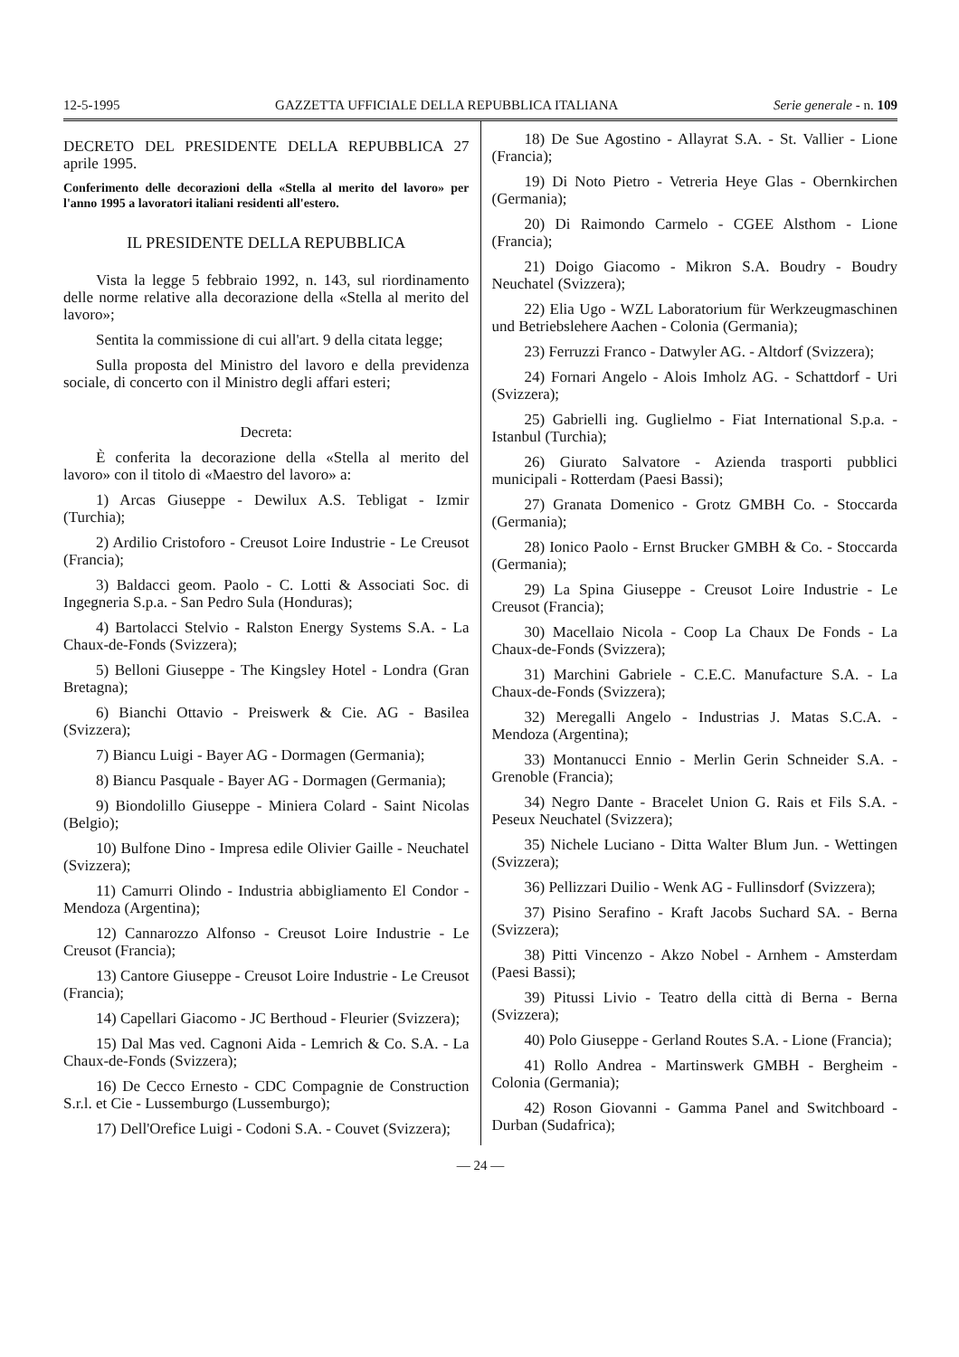12-5-1995 GAZZETTA UFFICIALE DELLA REPUBBLICA ITALIANA Serie generale - n. 109
DECRETO DEL PRESIDENTE DELLA REPUBBLICA 27 aprile 1995.
Conferimento delle decorazioni della «Stella al merito del lavoro» per l'anno 1995 a lavoratori italiani residenti all'estero.
IL PRESIDENTE DELLA REPUBBLICA
Vista la legge 5 febbraio 1992, n. 143, sul riordinamento delle norme relative alla decorazione della «Stella al merito del lavoro»;
Sentita la commissione di cui all'art. 9 della citata legge;
Sulla proposta del Ministro del lavoro e della previdenza sociale, di concerto con il Ministro degli affari esteri;
Decreta:
È conferita la decorazione della «Stella al merito del lavoro» con il titolo di «Maestro del lavoro» a:
1) Arcas Giuseppe - Dewilux A.S. Tebligat - Izmir (Turchia);
2) Ardilio Cristoforo - Creusot Loire Industrie - Le Creusot (Francia);
3) Baldacci geom. Paolo - C. Lotti & Associati Soc. di Ingegneria S.p.a. - San Pedro Sula (Honduras);
4) Bartolacci Stelvio - Ralston Energy Systems S.A. - La Chaux-de-Fonds (Svizzera);
5) Belloni Giuseppe - The Kingsley Hotel - Londra (Gran Bretagna);
6) Bianchi Ottavio - Preiswerk & Cie. AG - Basilea (Svizzera);
7) Biancu Luigi - Bayer AG - Dormagen (Germania);
8) Biancu Pasquale - Bayer AG - Dormagen (Germania);
9) Biondolillo Giuseppe - Miniera Colard - Saint Nicolas (Belgio);
10) Bulfone Dino - Impresa edile Olivier Gaille - Neuchatel (Svizzera);
11) Camurri Olindo - Industria abbigliamento El Condor - Mendoza (Argentina);
12) Cannarozzo Alfonso - Creusot Loire Industrie - Le Creusot (Francia);
13) Cantore Giuseppe - Creusot Loire Industrie - Le Creusot (Francia);
14) Capellari Giacomo - JC Berthoud - Fleurier (Svizzera);
15) Dal Mas ved. Cagnoni Aida - Lemrich & Co. S.A. - La Chaux-de-Fonds (Svizzera);
16) De Cecco Ernesto - CDC Compagnie de Construction S.r.l. et Cie - Lussemburgo (Lussemburgo);
17) Dell'Orefice Luigi - Codoni S.A. - Couvet (Svizzera);
18) De Sue Agostino - Allayrat S.A. - St. Vallier - Lione (Francia);
19) Di Noto Pietro - Vetreria Heye Glas - Obernkirchen (Germania);
20) Di Raimondo Carmelo - CGEE Alsthom - Lione (Francia);
21) Doigo Giacomo - Mikron S.A. Boudry - Boudry Neuchatel (Svizzera);
22) Elia Ugo - WZL Laboratorium für Werkzeugmaschinen und Betriebslehere Aachen - Colonia (Germania);
23) Ferruzzi Franco - Datwyler AG. - Altdorf (Svizzera);
24) Fornari Angelo - Alois Imholz AG. - Schattdorf - Uri (Svizzera);
25) Gabrielli ing. Guglielmo - Fiat International S.p.a. - Istanbul (Turchia);
26) Giurato Salvatore - Azienda trasporti pubblici municipali - Rotterdam (Paesi Bassi);
27) Granata Domenico - Grotz GMBH Co. - Stoccarda (Germania);
28) Ionico Paolo - Ernst Brucker GMBH & Co. - Stoccarda (Germania);
29) La Spina Giuseppe - Creusot Loire Industrie - Le Creusot (Francia);
30) Macellaio Nicola - Coop La Chaux De Fonds - La Chaux-de-Fonds (Svizzera);
31) Marchini Gabriele - C.E.C. Manufacture S.A. - La Chaux-de-Fonds (Svizzera);
32) Meregalli Angelo - Industrias J. Matas S.C.A. - Mendoza (Argentina);
33) Montanucci Ennio - Merlin Gerin Schneider S.A. - Grenoble (Francia);
34) Negro Dante - Bracelet Union G. Rais et Fils S.A. - Peseux Neuchatel (Svizzera);
35) Nichele Luciano - Ditta Walter Blum Jun. - Wettingen (Svizzera);
36) Pellizzari Duilio - Wenk AG - Fullinsdorf (Svizzera);
37) Pisino Serafino - Kraft Jacobs Suchard SA. - Berna (Svizzera);
38) Pitti Vincenzo - Akzo Nobel - Arnhem - Amsterdam (Paesi Bassi);
39) Pitussi Livio - Teatro della città di Berna - Berna (Svizzera);
40) Polo Giuseppe - Gerland Routes S.A. - Lione (Francia);
41) Rollo Andrea - Martinswerk GMBH - Bergheim - Colonia (Germania);
42) Roson Giovanni - Gamma Panel and Switchboard - Durban (Sudafrica);
— 24 —